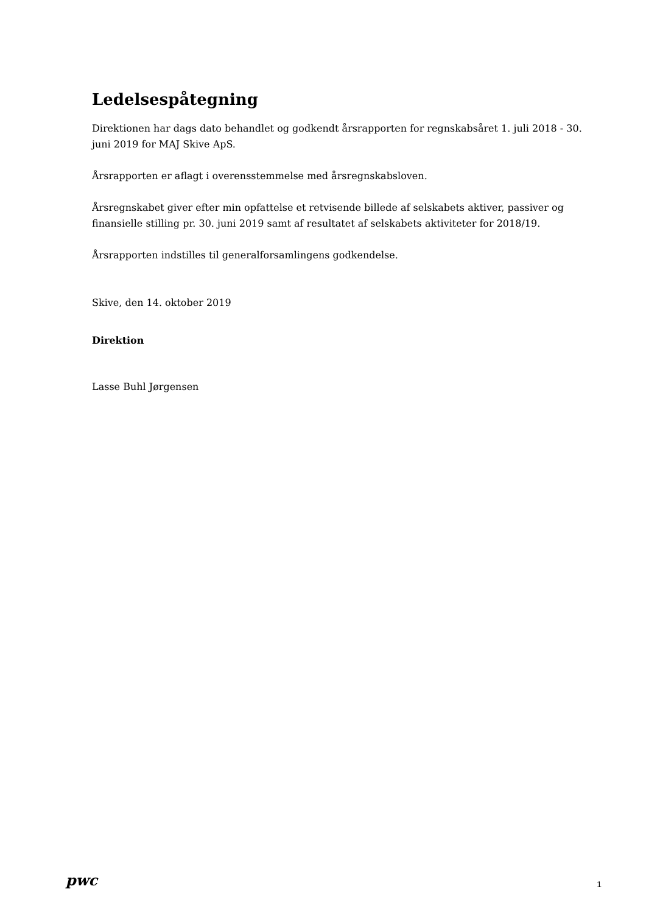Ledelsespåtegning
Direktionen har dags dato behandlet og godkendt årsrapporten for regnskabsåret 1. juli 2018 - 30. juni 2019 for MAJ Skive ApS.
Årsrapporten er aflagt i overensstemmelse med årsregnskabsloven.
Årsregnskabet giver efter min opfattelse et retvisende billede af selskabets aktiver, passiver og finansielle stilling pr. 30. juni 2019 samt af resultatet af selskabets aktiviteter for 2018/19.
Årsrapporten indstilles til generalforsamlingens godkendelse.
Skive, den 14. oktober 2019
Direktion
Lasse Buhl Jørgensen
pwc 1